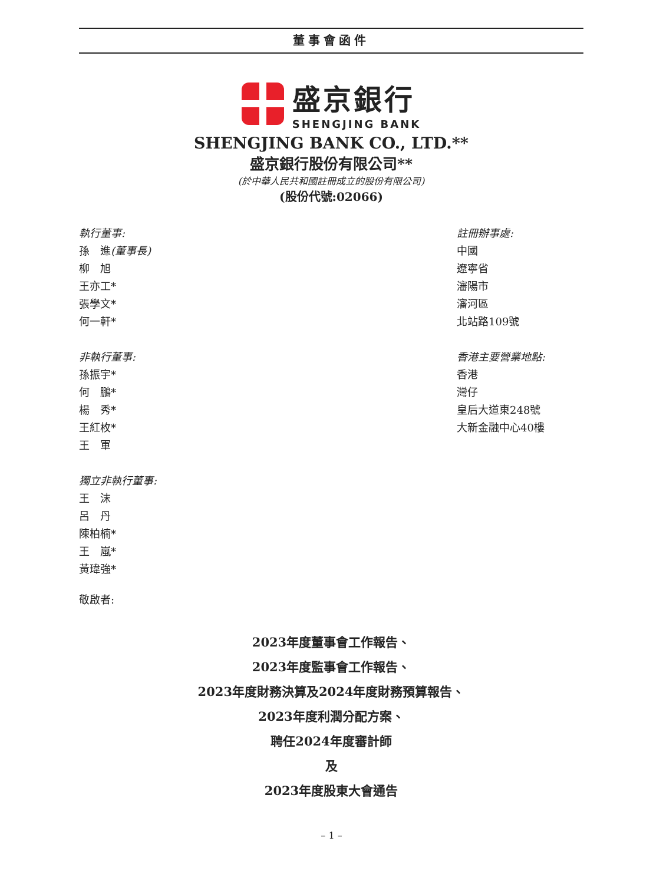董事會函件
盛京銀行
SHENGJING BANK
SHENGJING BANK CO., LTD.**
盛京銀行股份有限公司**
(於中華人民共和國註冊成立的股份有限公司)
(股份代號:02066)
執行董事:
孫　進(董事長)
柳　旭
王亦工*
張學文*
何一軒*
註冊辦事處:
中國
遼寧省
瀋陽市
瀋河區
北站路109號
非執行董事:
孫振宇*
何　鵬*
楊　秀*
王紅枚*
王　軍
香港主要營業地點:
香港
灣仔
皇后大道東248號
大新金融中心40樓
獨立非執行董事:
王　沫
呂　丹
陳柏楠*
王　嵐*
黃瑋強*
敬啟者:
2023年度董事會工作報告、
2023年度監事會工作報告、
2023年度財務決算及2024年度財務預算報告、
2023年度利潤分配方案、
聘任2024年度審計師
及
2023年度股東大會通告
– 1 –